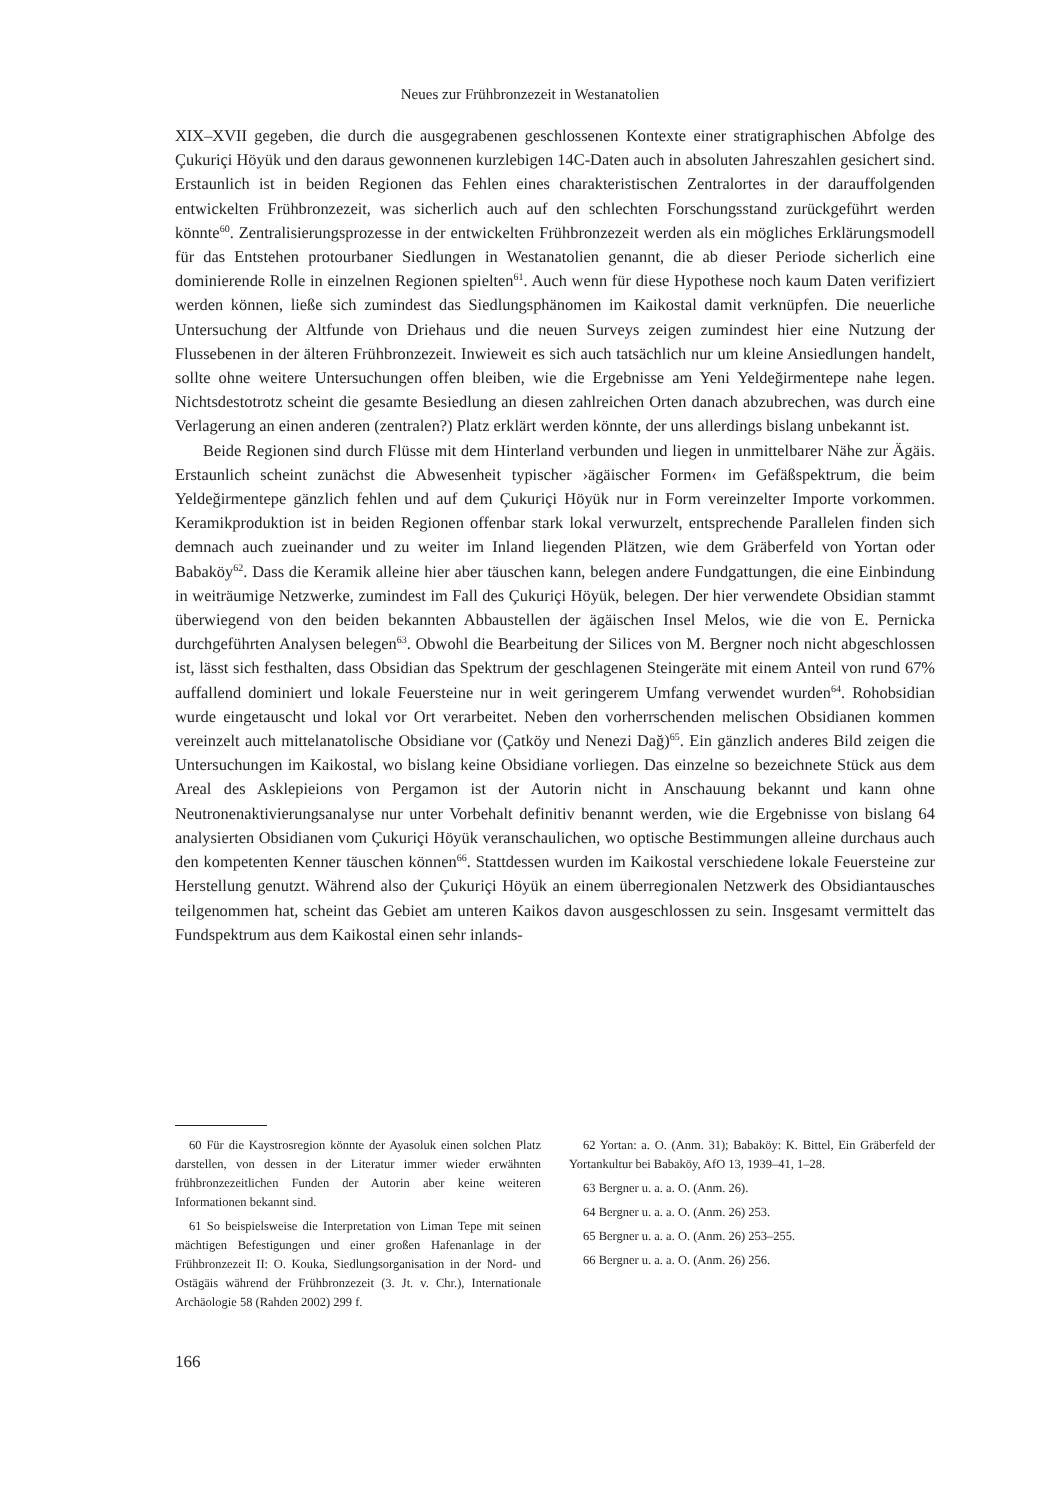Neues zur Frühbronzezeit in Westanatolien
XIX–XVII gegeben, die durch die ausgegrabenen geschlossenen Kontexte einer stratigraphischen Abfolge des Çukuriçi Höyük und den daraus gewonnenen kurzlebigen 14C-Daten auch in absoluten Jahreszahlen gesichert sind. Erstaunlich ist in beiden Regionen das Fehlen eines charakteristischen Zentralortes in der darauffolgenden entwickelten Frühbronzezeit, was sicherlich auch auf den schlechten Forschungsstand zurückgeführt werden könnte<sup>60</sup>. Zentralisierungsprozesse in der entwickelten Frühbronzezeit werden als ein mögliches Erklärungsmodell für das Entstehen protourbaner Siedlungen in Westanatolien genannt, die ab dieser Periode sicherlich eine dominierende Rolle in einzelnen Regionen spielten<sup>61</sup>. Auch wenn für diese Hypothese noch kaum Daten verifiziert werden können, ließe sich zumindest das Siedlungsphänomen im Kaikostal damit verknüpfen. Die neuerliche Untersuchung der Altfunde von Driehaus und die neuen Surveys zeigen zumindest hier eine Nutzung der Flussebenen in der älteren Frühbronzezeit. Inwieweit es sich auch tatsächlich nur um kleine Ansiedlungen handelt, sollte ohne weitere Untersuchungen offen bleiben, wie die Ergebnisse am Yeni Yeldeğirmentepe nahe legen. Nichtsdestotrotz scheint die gesamte Besiedlung an diesen zahlreichen Orten danach abzubrechen, was durch eine Verlagerung an einen anderen (zentralen?) Platz erklärt werden könnte, der uns allerdings bislang unbekannt ist.
Beide Regionen sind durch Flüsse mit dem Hinterland verbunden und liegen in unmittelbarer Nähe zur Ägäis. Erstaunlich scheint zunächst die Abwesenheit typischer ›ägäischer Formen‹ im Gefäßspektrum, die beim Yeldeğirmentepe gänzlich fehlen und auf dem Çukuriçi Höyük nur in Form vereinzelter Importe vorkommen. Keramikproduktion ist in beiden Regionen offenbar stark lokal verwurzelt, entsprechende Parallelen finden sich demnach auch zueinander und zu weiter im Inland liegenden Plätzen, wie dem Gräberfeld von Yortan oder Babaköy<sup>62</sup>. Dass die Keramik alleine hier aber täuschen kann, belegen andere Fundgattungen, die eine Einbindung in weiträumige Netzwerke, zumindest im Fall des Çukuriçi Höyük, belegen. Der hier verwendete Obsidian stammt überwiegend von den beiden bekannten Abbaustellen der ägäischen Insel Melos, wie die von E. Pernicka durchgeführten Analysen belegen<sup>63</sup>. Obwohl die Bearbeitung der Silices von M. Bergner noch nicht abgeschlossen ist, lässt sich festhalten, dass Obsidian das Spektrum der geschlagenen Steingeräte mit einem Anteil von rund 67% auffallend dominiert und lokale Feuersteine nur in weit geringerem Umfang verwendet wurden<sup>64</sup>. Rohobsidian wurde eingetauscht und lokal vor Ort verarbeitet. Neben den vorherrschenden melischen Obsidianen kommen vereinzelt auch mittelanatolische Obsidiane vor (Çatköy und Nenezi Dağ)<sup>65</sup>. Ein gänzlich anderes Bild zeigen die Untersuchungen im Kaikostal, wo bislang keine Obsidiane vorliegen. Das einzelne so bezeichnete Stück aus dem Areal des Asklepieions von Pergamon ist der Autorin nicht in Anschauung bekannt und kann ohne Neutronenaktivierungsanalyse nur unter Vorbehalt definitiv benannt werden, wie die Ergebnisse von bislang 64 analysierten Obsidianen vom Çukuriçi Höyük veranschaulichen, wo optische Bestimmungen alleine durchaus auch den kompetenten Kenner täuschen können<sup>66</sup>. Stattdessen wurden im Kaikostal verschiedene lokale Feuersteine zur Herstellung genutzt. Während also der Çukuriçi Höyük an einem überregionalen Netzwerk des Obsidiantausches teilgenommen hat, scheint das Gebiet am unteren Kaikos davon ausgeschlossen zu sein. Insgesamt vermittelt das Fundspektrum aus dem Kaikostal einen sehr inlands-
60 Für die Kaystrosregion könnte der Ayasoluk einen solchen Platz darstellen, von dessen in der Literatur immer wieder erwähnten frühbronzezeitlichen Funden der Autorin aber keine weiteren Informationen bekannt sind.
61 So beispielsweise die Interpretation von Liman Tepe mit seinen mächtigen Befestigungen und einer großen Hafenanlage in der Frühbronzezeit II: O. Kouka, Siedlungsorganisation in der Nord- und Ostägäis während der Frühbronzezeit (3. Jt. v. Chr.), Internationale Archäologie 58 (Rahden 2002) 299 f.
62 Yortan: a. O. (Anm. 31); Babaköy: K. Bittel, Ein Gräberfeld der Yortankultur bei Babaköy, AfO 13, 1939–41, 1–28.
63 Bergner u. a. a. O. (Anm. 26).
64 Bergner u. a. a. O. (Anm. 26) 253.
65 Bergner u. a. a. O. (Anm. 26) 253–255.
66 Bergner u. a. a. O. (Anm. 26) 256.
166